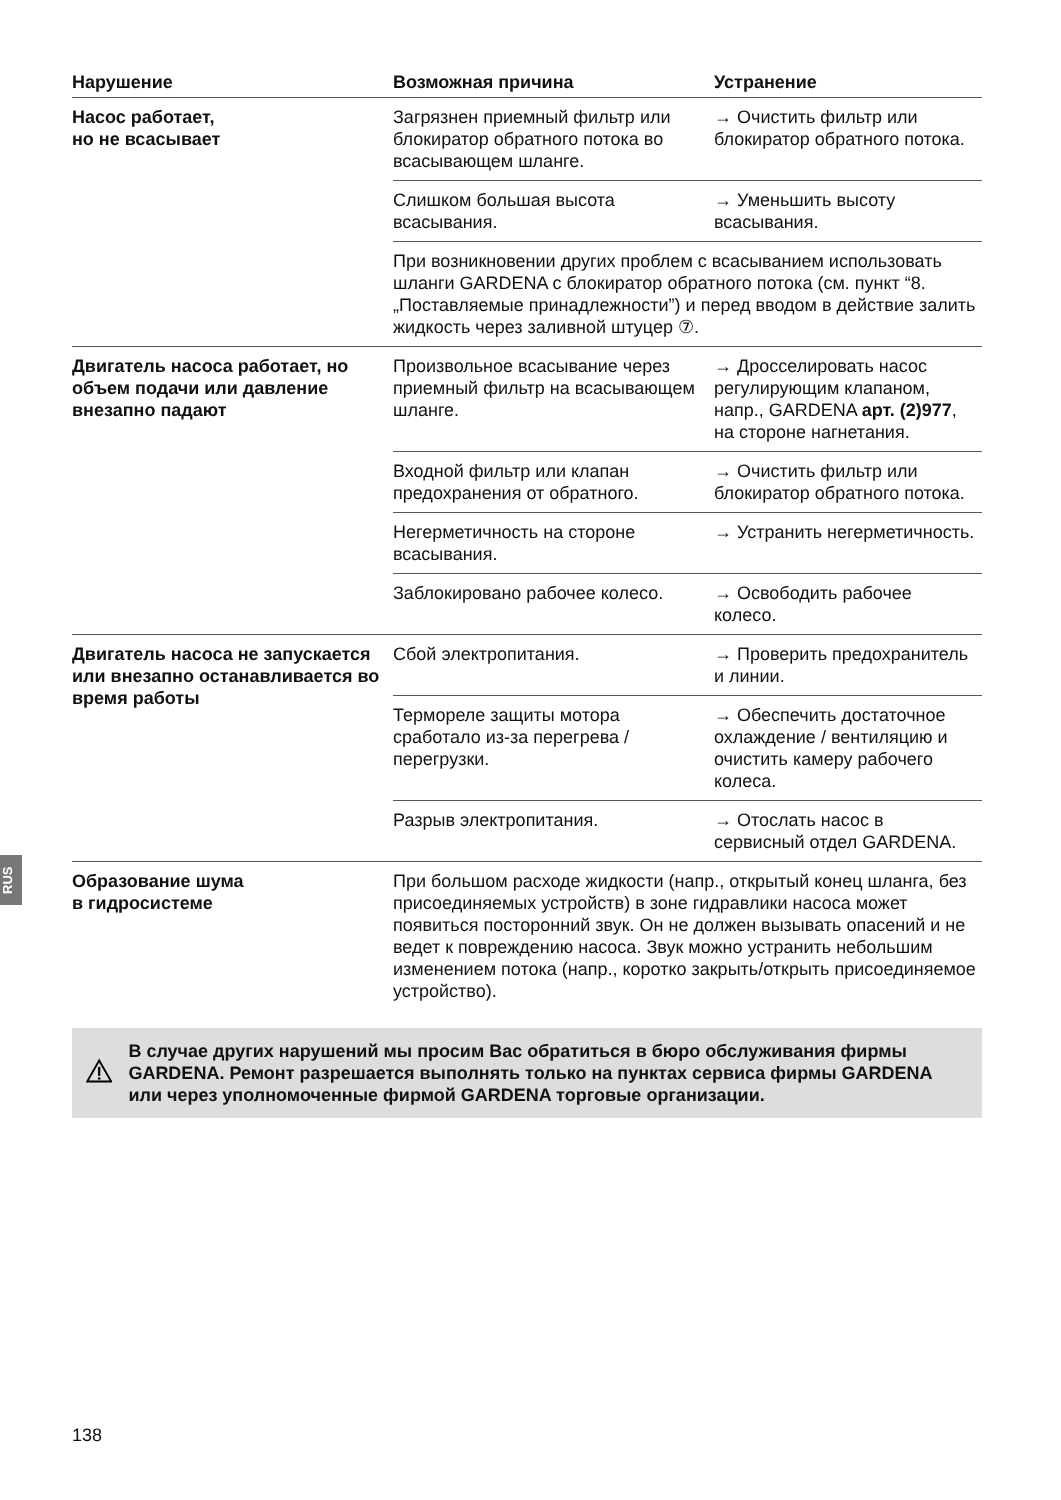RUS
| Нарушение | Возможная причина | Устранение |
| --- | --- | --- |
| Насос работает, но не всасывает | Загрязнен приемный фильтр или блокиратор обратного потока во всасывающем шланге. | → Очистить фильтр или блокиратор обратного потока. |
| | Слишком большая высота всасывания. | → Уменьшить высоту всасывания. |
| | При возникновении других проблем с всасыванием использовать шланги GARDENA с блокиратор обратного потока (см. пункт “8. „Поставляемые принадлежности”) и перед вводом в действие залить жидкость через заливной штуцер ⑦. | |
| Двигатель насоса работает, но объем подачи или давление внезапно падают | Произвольное всасывание через приемный фильтр на всасывающем шланге. | → Дросселировать насос регулирующим клапаном, напр., GARDENA арт. (2)977 , на стороне нагнетания. |
| | Входной фильтр или клапан предохранения от обратного. | → Очистить фильтр или блокиратор обратного потока. |
| | Негерметичность на стороне всасывания. | → Устранить негерметичность. |
| | Заблокировано рабочее колесо. | → Освободить рабочее колесо. |
| Двигатель насоса не запускается или внезапно останавливается во время работы | Сбой электропитания. | → Проверить предохранитель и линии. |
| | Термореле защиты мотора сработало из-за перегрева / перегрузки. | → Обеспечить достаточное охлаждение / вентиляцию и очистить камеру рабочего колеса. |
| | Разрыв электропитания. | → Отослать насос в сервисный отдел GARDENA. |
| Образование шума в гидросистеме | При большом расходе жидкости (напр., открытый конец шланга, без присоединяемых устройств) в зоне гидравлики насоса может появиться посторонний звук. Он не должен вызывать опасений и не ведет к повреждению насоса. Звук можно устранить небольшим изменением потока (напр., коротко закрыть/открыть присоединяемое устройство). | |
В случае других нарушений мы просим Вас обратиться в бюро обслуживания фирмы GARDENA. Ремонт разрешается выполнять только на пунктах сервиса фирмы GARDENA или через уполномоченные фирмой GARDENA торговые организации.
138